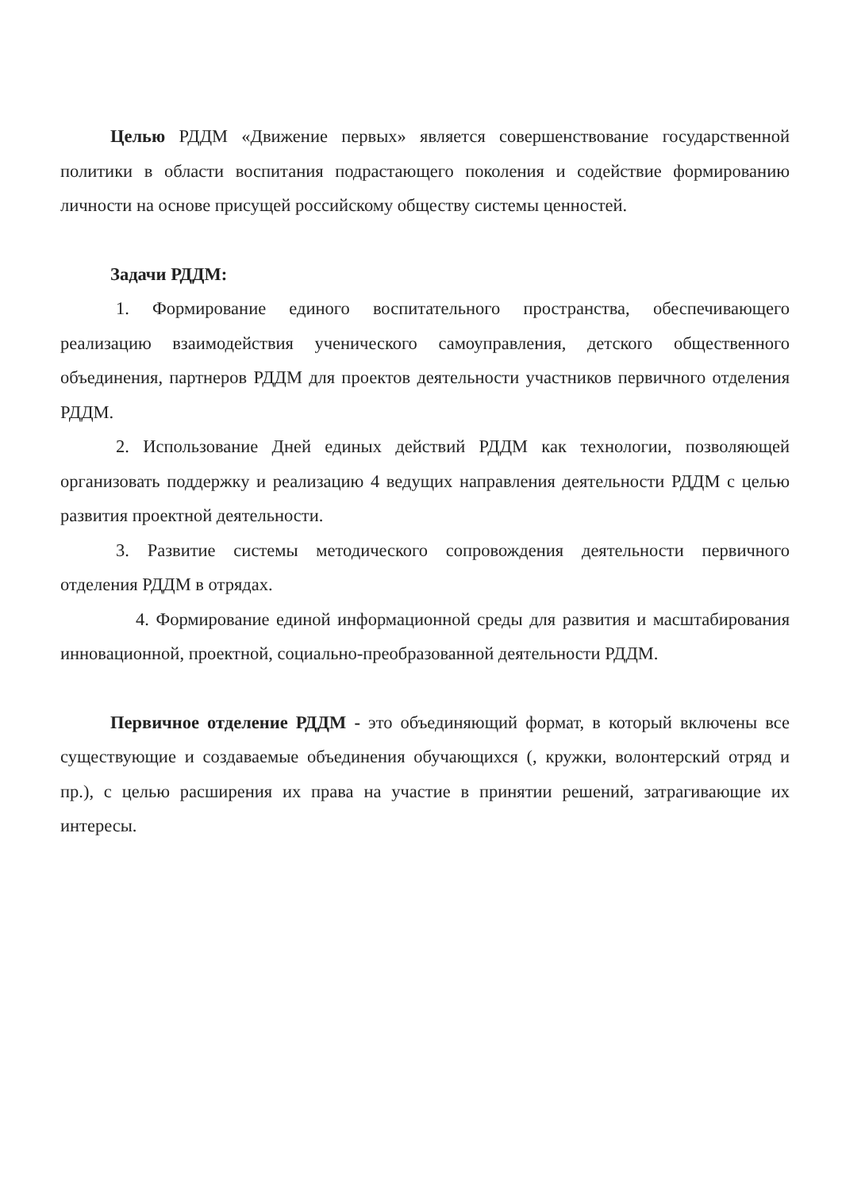Целью РДДМ «Движение первых» является совершенствование государственной политики в области воспитания подрастающего поколения и содействие формированию личности на основе присущей российскому обществу системы ценностей.
Задачи РДДМ:
1. Формирование единого воспитательного пространства, обеспечивающего реализацию взаимодействия ученического самоуправления, детского общественного объединения, партнеров РДДМ для проектов деятельности участников первичного отделения РДДМ.
2. Использование Дней единых действий РДДМ как технологии, позволяющей организовать поддержку и реализацию 4 ведущих направления деятельности РДДМ с целью развития проектной деятельности.
3. Развитие системы методического сопровождения деятельности первичного отделения РДДМ в отрядах.
4. Формирование единой информационной среды для развития и масштабирования инновационной, проектной, социально-преобразованной деятельности РДДМ.
Первичное отделение РДДМ - это объединяющий формат, в который включены все существующие и создаваемые объединения обучающихся (, кружки, волонтерский отряд и пр.), с целью расширения их права на участие в принятии решений, затрагивающие их интересы.